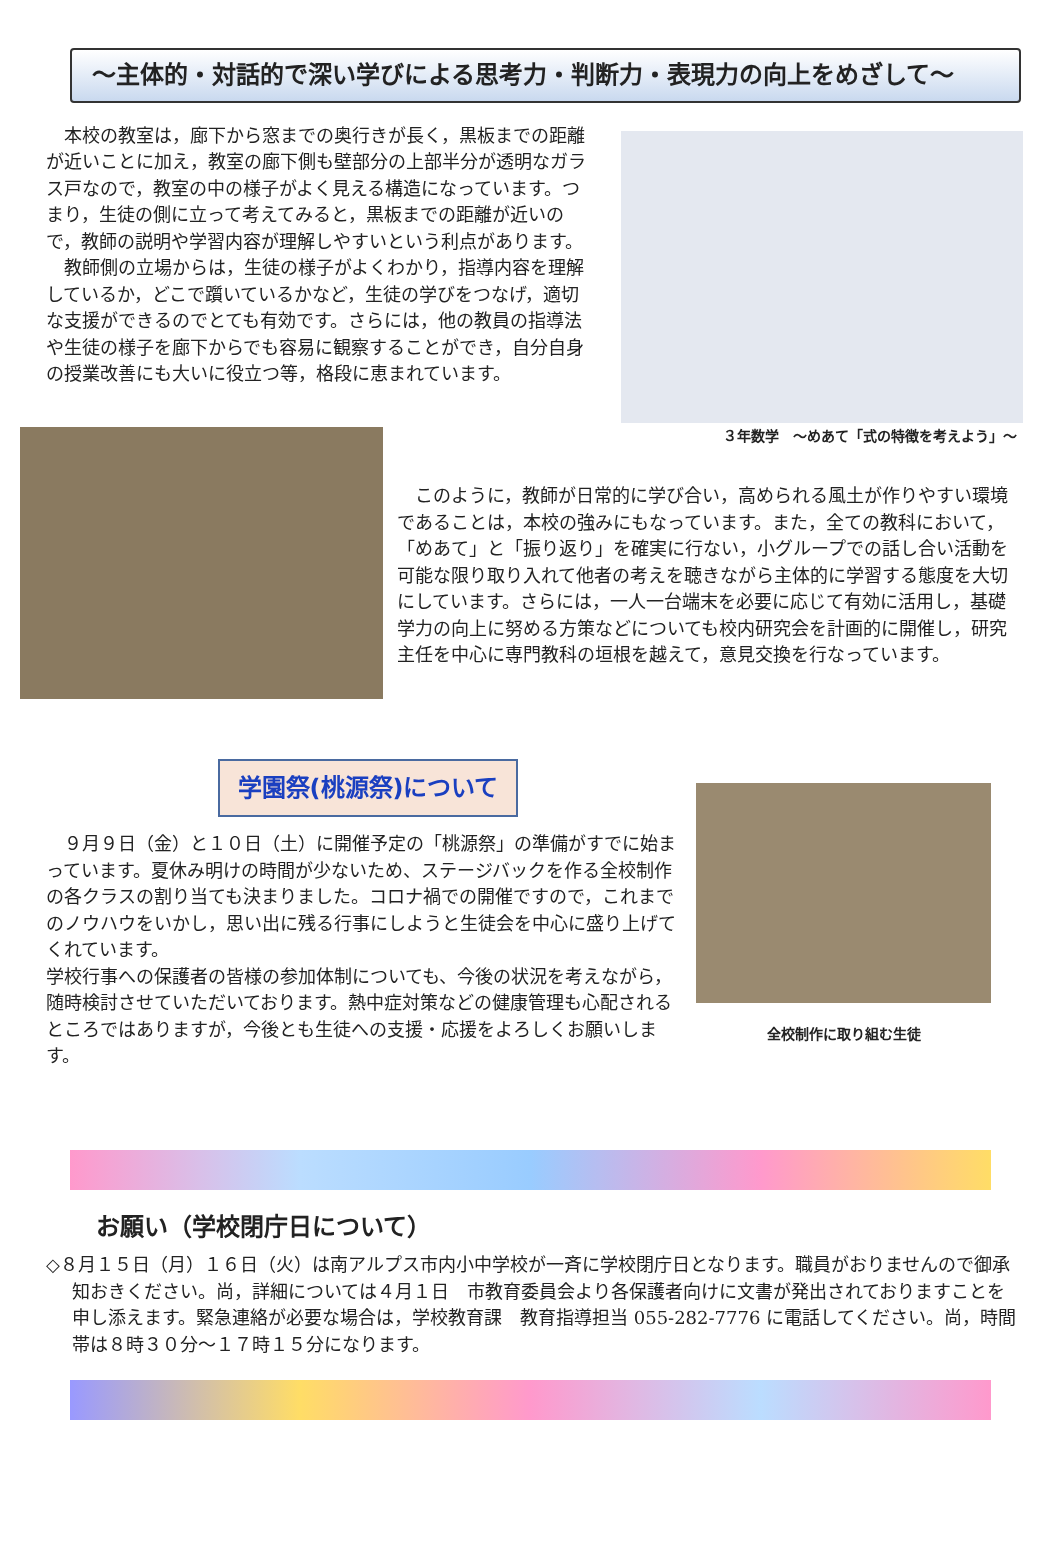～主体的・対話的で深い学びによる思考力・判断力・表現力の向上をめざして～
　本校の教室は，廊下から窓までの奥行きが長く，黒板までの距離が近いことに加え，教室の廊下側も壁部分の上部半分が透明なガラス戸なので，教室の中の様子がよく見える構造になっています。つまり，生徒の側に立って考えてみると，黒板までの距離が近いので，教師の説明や学習内容が理解しやすいという利点があります。
　教師側の立場からは，生徒の様子がよくわかり，指導内容を理解しているか，どこで躓いているかなど，生徒の学びをつなげ，適切な支援ができるのでとても有効です。さらには，他の教員の指導法や生徒の様子を廊下からでも容易に観察することができ，自分自身の授業改善にも大いに役立つ等，格段に恵まれています。
３年数学　～めあて「式の特徴を考えよう」～
　このように，教師が日常的に学び合い，高められる風土が作りやすい環境であることは，本校の強みにもなっています。また，全ての教科において，「めあて」と「振り返り」を確実に行ない，小グループでの話し合い活動を可能な限り取り入れて他者の考えを聴きながら主体的に学習する態度を大切にしています。さらには，一人一台端末を必要に応じて有効に活用し，基礎学力の向上に努める方策などについても校内研究会を計画的に開催し，研究主任を中心に専門教科の垣根を越えて，意見交換を行なっています。
学園祭(桃源祭)について
　９月９日（金）と１０日（土）に開催予定の「桃源祭」の準備がすでに始まっています。夏休み明けの時間が少ないため、ステージバックを作る全校制作の各クラスの割り当ても決まりました。コロナ禍での開催ですので，これまでのノウハウをいかし，思い出に残る行事にしようと生徒会を中心に盛り上げてくれています。
学校行事への保護者の皆様の参加体制についても、今後の状況を考えながら，随時検討させていただいております。熱中症対策などの健康管理も心配されるところではありますが，今後とも生徒への支援・応援をよろしくお願いします。
全校制作に取り組む生徒
お願い（学校閉庁日について）
◇８月１５日（月）１６日（火）は南アルプス市内小中学校が一斉に学校閉庁日となります。職員がおりませんので御承知おきください。尚，詳細については４月１日　市教育委員会より各保護者向けに文書が発出されておりますことを申し添えます。緊急連絡が必要な場合は，学校教育課　教育指導担当 055-282-7776 に電話してください。尚，時間帯は８時３０分～１７時１５分になります。